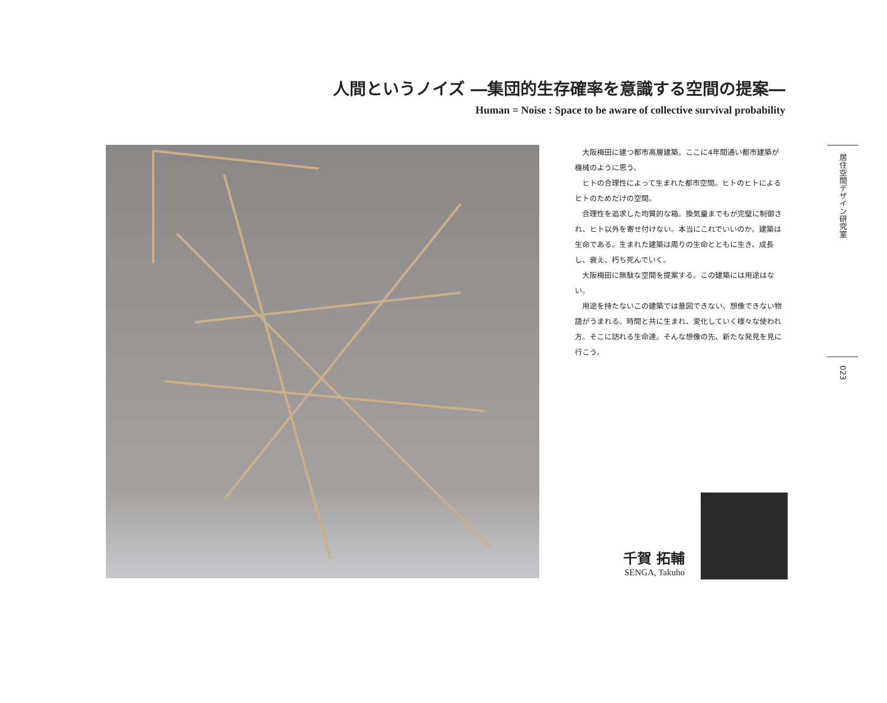人間というノイズ ―集団的生存確率を意識する空間の提案―
Human = Noise : Space to be aware of collective survival probability
大阪梅田に建つ都市高層建築。ここに4年間通い都市建築が機械のように思う。
ヒトの合理性によって生まれた都市空間。ヒトのヒトによるヒトのためだけの空間。
合理性を追求した均質的な箱。換気量までもが完璧に制御され、ヒト以外を寄せ付けない。本当にこれでいいのか。建築は生命である。生まれた建築は周りの生命とともに生き、成長し、衰え、朽ち死んでいく。
大阪梅田に無駄な空間を提案する。この建築には用途はない。
用途を持たないこの建築では意図できない、想像できない物語がうまれる。時間と共に生まれ、変化していく様々な使われ方。そこに訪れる生命達。そんな想像の先、新たな発見を見に行こう。
居住空間デザイン研究室
023
千賀 拓輔
SENGA, Takuho